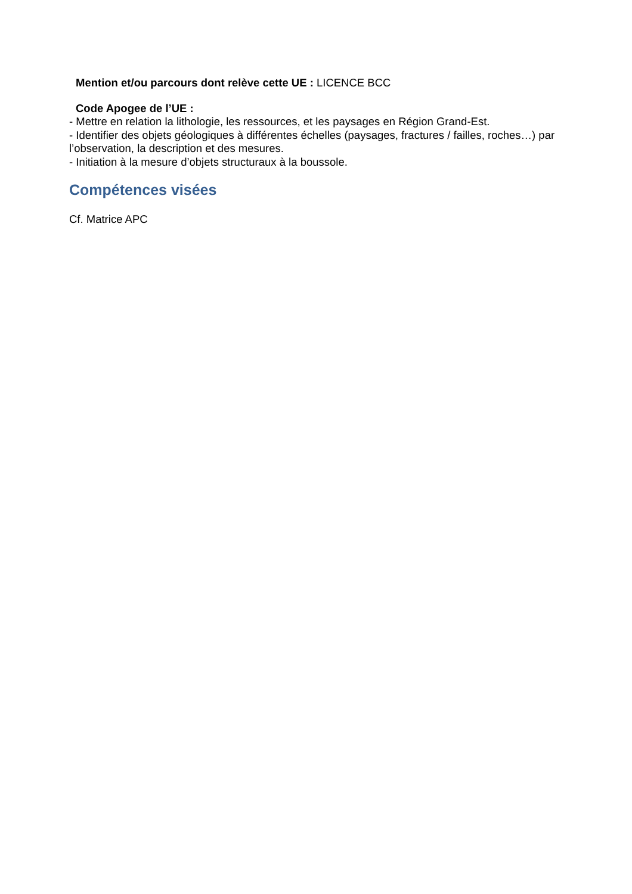Mention et/ou parcours dont relève cette UE : LICENCE BCC
Code Apogee de l’UE :
- Mettre en relation la lithologie, les ressources, et les paysages en Région Grand-Est.
- Identifier des objets géologiques à différentes échelles (paysages, fractures / failles, roches…) par l’observation, la description et des mesures.
- Initiation à la mesure d’objets structuraux à la boussole.
Compétences visées
Cf. Matrice APC